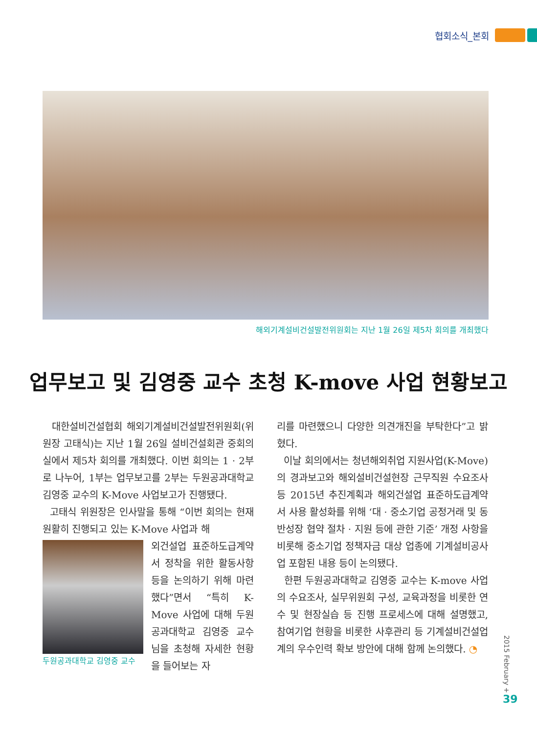협회소식_본회
해외기계설비건설발전위원회는 지난 1월 26일 제5차 회의를 개최했다
업무보고 및 김영중 교수 초청 K-move 사업 현황보고
대한설비건설협회 해외기계설비건설발전위원회(위원장 고태식)는 지난 1월 26일 설비건설회관 중회의실에서 제5차 회의를 개최했다. 이번 회의는 1 · 2부로 나누어, 1부는 업무보고를 2부는 두원공과대학교 김영중 교수의 K-Move 사업보고가 진행됐다.
고태식 위원장은 인사말을 통해 “이번 회의는 현재 원활히 진행되고 있는 K-Move 사업과 해
두원공과대학교 김영중 교수
외건설업 표준하도급계약서 정착을 위한 활동사항 등을 논의하기 위해 마련했다”면서 “특히 K-Move 사업에 대해 두원공과대학교 김영중 교수님을 초청해 자세한 현황을 들어보는 자
리를 마련했으니 다양한 의견개진을 부탁한다”고 밝혔다.
이날 회의에서는 청년해외취업 지원사업(K-Move)의 경과보고와 해외설비건설현장 근무직원 수요조사 등 2015년 추진계획과 해외건설업 표준하도급계약서 사용 활성화를 위해 ‘대 · 중소기업 공정거래 및 동반성장 협약 절차 · 지원 등에 관한 기준’ 개정 사항을 비롯해 중소기업 정책자금 대상 업종에 기계설비공사업 포함된 내용 등이 논의됐다.
한편 두원공과대학교 김영중 교수는 K-move 사업의 수요조사, 실무위원회 구성, 교육과정을 비롯한 연수 및 현장실습 등 진행 프로세스에 대해 설명했고, 참여기업 현황을 비롯한 사후관리 등 기계설비건설업계의 우수인력 확보 방안에 대해 함께 논의했다. ◔
2015 February +
39